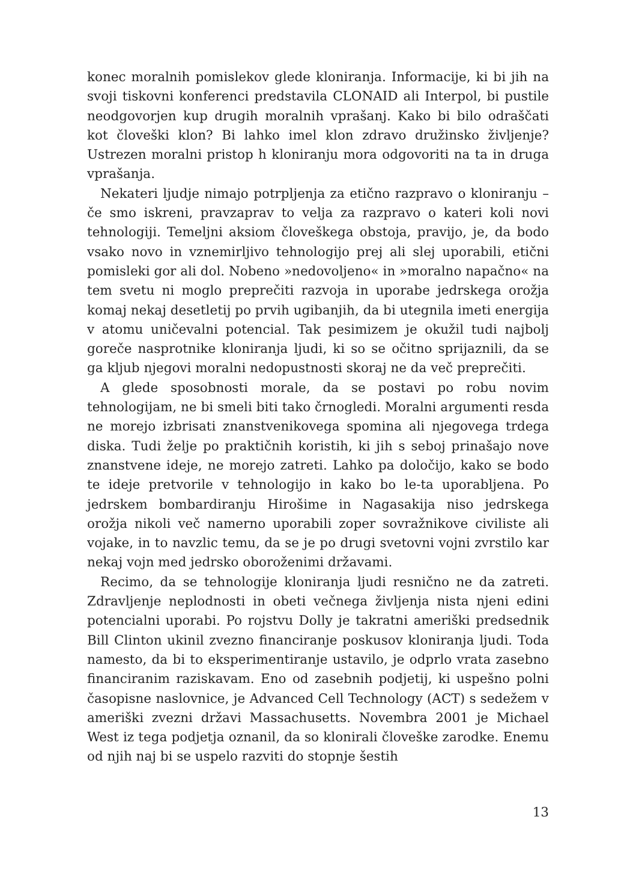konec moralnih pomislekov glede kloniranja. Informacije, ki bi jih na svoji tiskovni konferenci predstavila CLONAID ali Interpol, bi pustile neodgovorjen kup drugih moralnih vprašanj. Kako bi bilo odraščati kot človeški klon? Bi lahko imel klon zdravo družinsko življenje? Ustrezen moralni pristop h kloniranju mora odgovoriti na ta in druga vprašanja.
Nekateri ljudje nimajo potrpljenja za etično razpravo o kloniranju – če smo iskreni, pravzaprav to velja za razpravo o kateri koli novi tehnologiji. Temeljni aksiom človeškega obstoja, pravijo, je, da bodo vsako novo in vznemirljivo tehnologijo prej ali slej uporabili, etični pomisleki gor ali dol. Nobeno »nedovoljeno« in »moralno napačno« na tem svetu ni moglo preprečiti razvoja in uporabe jedrskega orožja komaj nekaj desetletij po prvih ugibanjih, da bi utegnila imeti energija v atomu uničevalni potencial. Tak pesimizem je okužil tudi najbolj goreče nasprotnike kloniranja ljudi, ki so se očitno sprijaznili, da se ga kljub njegovi moralni nedopustnosti skoraj ne da več preprečiti.
A glede sposobnosti morale, da se postavi po robu novim tehnologijam, ne bi smeli biti tako črnogledi. Moralni argumenti resda ne morejo izbrisati znanstvenikovega spomina ali njegovega trdega diska. Tudi želje po praktičnih koristih, ki jih s seboj prinašajo nove znanstvene ideje, ne morejo zatreti. Lahko pa določijo, kako se bodo te ideje pretvorile v tehnologijo in kako bo le-ta uporabljena. Po jedrskem bombardiranju Hirošime in Nagasakija niso jedrskega orožja nikoli več namerno uporabili zoper sovražnikove civiliste ali vojake, in to navzlic temu, da se je po drugi svetovni vojni zvrstilo kar nekaj vojn med jedrsko oboroženimi državami.
Recimo, da se tehnologije kloniranja ljudi resnično ne da zatreti. Zdravljenje neplodnosti in obeti večnega življenja nista njeni edini potencialni uporabi. Po rojstvu Dolly je takratni ameriški predsednik Bill Clinton ukinil zvezno financiranje poskusov kloniranja ljudi. Toda namesto, da bi to eksperimentiranje ustavilo, je odprlo vrata zasebno financiranim raziskavam. Eno od zasebnih podjetij, ki uspešno polni časopisne naslovnice, je Advanced Cell Technology (ACT) s sedežem v ameriški zvezni državi Massachusetts. Novembra 2001 je Michael West iz tega podjetja oznanil, da so klonirali človeške zarodke. Enemu od njih naj bi se uspelo razviti do stopnje šestih
13